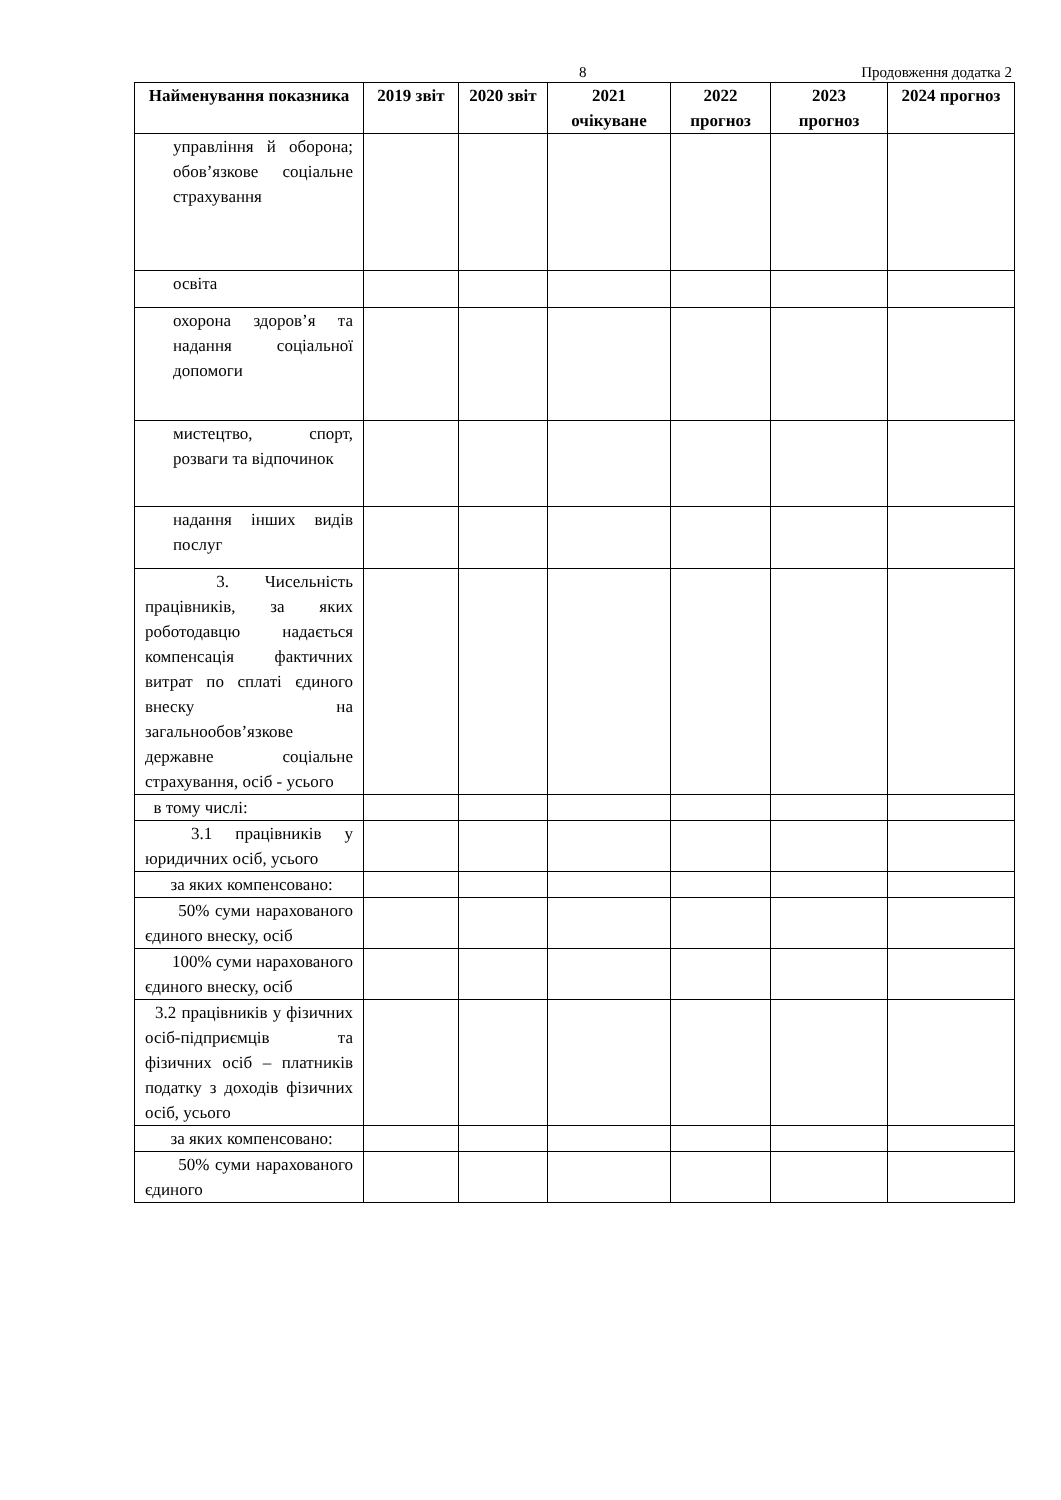8 Продовження додатка 2
| Найменування показника | 2019 звіт | 2020 звіт | 2021 очікуване | 2022 прогноз | 2023 прогноз | 2024 прогноз |
| --- | --- | --- | --- | --- | --- | --- |
| управління й оборона; обов’язкове соціальне страхування | | | | | | |
| освіта | | | | | | |
| охорона здоров’я та надання соціальної допомоги | | | | | | |
| мистецтво, спорт, розваги та відпочинок | | | | | | |
| надання інших видів послуг | | | | | | |
| 3. Чисельність працівників, за яких роботодавцю надається компенсація фактичних витрат по сплаті єдиного внеску на загальнообов’язкове державне соціальне страхування, осіб - усього | | | | | | |
| в тому числі: | | | | | | |
| 3.1 працівників у юридичних осіб, усього | | | | | | |
| за яких компенсовано: | | | | | | |
| 50% суми нарахованого єдиного внеску, осіб | | | | | | |
| 100% суми нарахованого єдиного внеску, осіб | | | | | | |
| 3.2 працівників у фізичних осіб-підприємців та фізичних осіб – платників податку з доходів фізичних осіб, усього | | | | | | |
| за яких компенсовано: | | | | | | |
| 50% суми нарахованого єдиного | | | | | | |